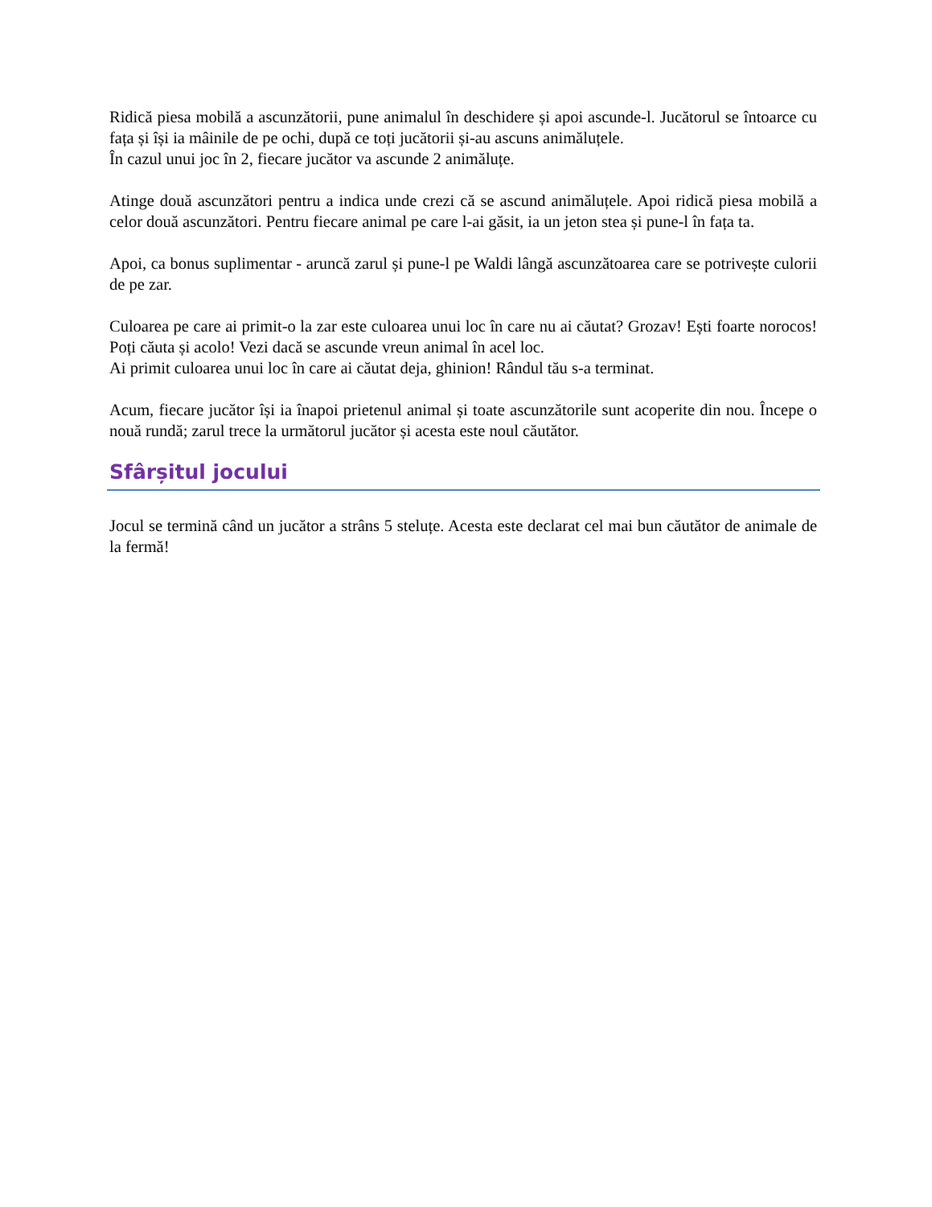Ridică piesa mobilă a ascunzătorii, pune animalul în deschidere și apoi ascunde-l. Jucătorul se întoarce cu fața și își ia mâinile de pe ochi, după ce toți jucătorii și-au ascuns animăluțele.
În cazul unui joc în 2, fiecare jucător va ascunde 2 animăluțe.
Atinge două ascunzători pentru a indica unde crezi că se ascund animăluțele. Apoi ridică piesa mobilă a celor două ascunzători. Pentru fiecare animal pe care l-ai găsit, ia un jeton stea și pune-l în fața ta.
Apoi, ca bonus suplimentar - aruncă zarul și pune-l pe Waldi lângă ascunzătoarea care se potrivește culorii de pe zar.
Culoarea pe care ai primit-o la zar este culoarea unui loc în care nu ai căutat? Grozav! Ești foarte norocos! Poți căuta și acolo! Vezi dacă se ascunde vreun animal în acel loc.
Ai primit culoarea unui loc în care ai căutat deja, ghinion! Rândul tău s-a terminat.
Acum, fiecare jucător își ia înapoi prietenul animal și toate ascunzătorile sunt acoperite din nou. Începe o nouă rundă; zarul trece la următorul jucător și acesta este noul căutător.
Sfârșitul jocului
Jocul se termină când un jucător a strâns 5 steluțe. Acesta este declarat cel mai bun căutător de animale de la fermă!